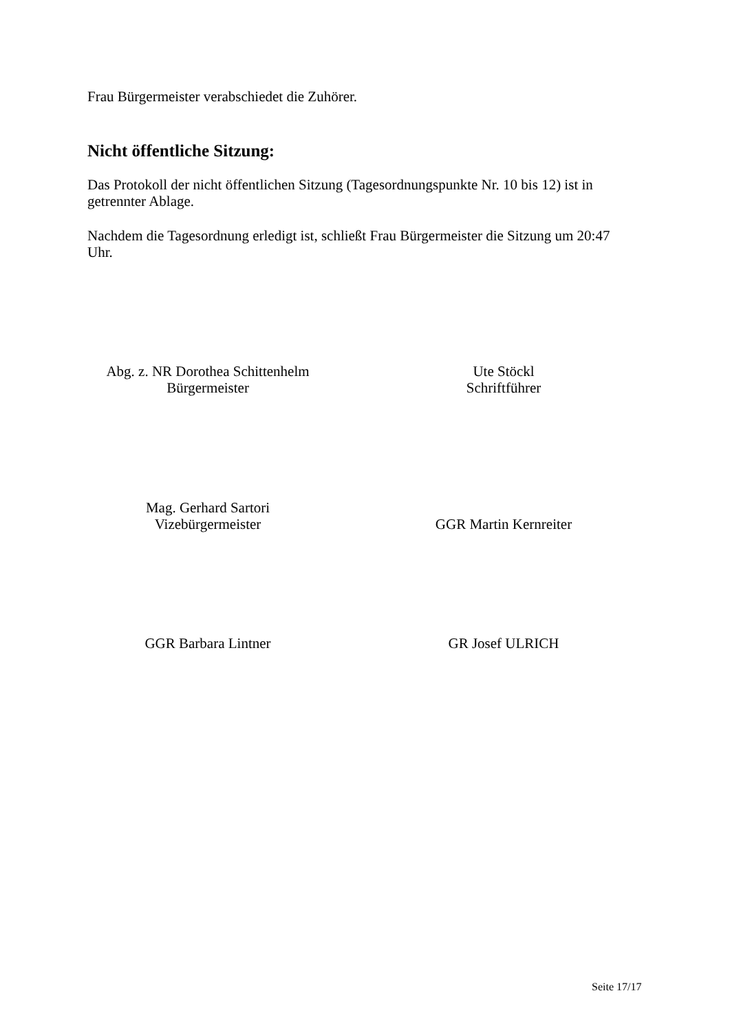Frau Bürgermeister verabschiedet die Zuhörer.
Nicht öffentliche Sitzung:
Das Protokoll der nicht öffentlichen Sitzung (Tagesordnungspunkte Nr. 10 bis 12) ist in getrennter Ablage.
Nachdem die Tagesordnung erledigt ist, schließt Frau Bürgermeister die Sitzung um 20:47 Uhr.
Abg. z. NR Dorothea Schittenhelm
Bürgermeister
Ute Stöckl
Schriftführer
Mag. Gerhard Sartori
Vizebürgermeister
GGR Martin Kernreiter
GGR Barbara Lintner GR Josef ULRICH
Seite 17/17